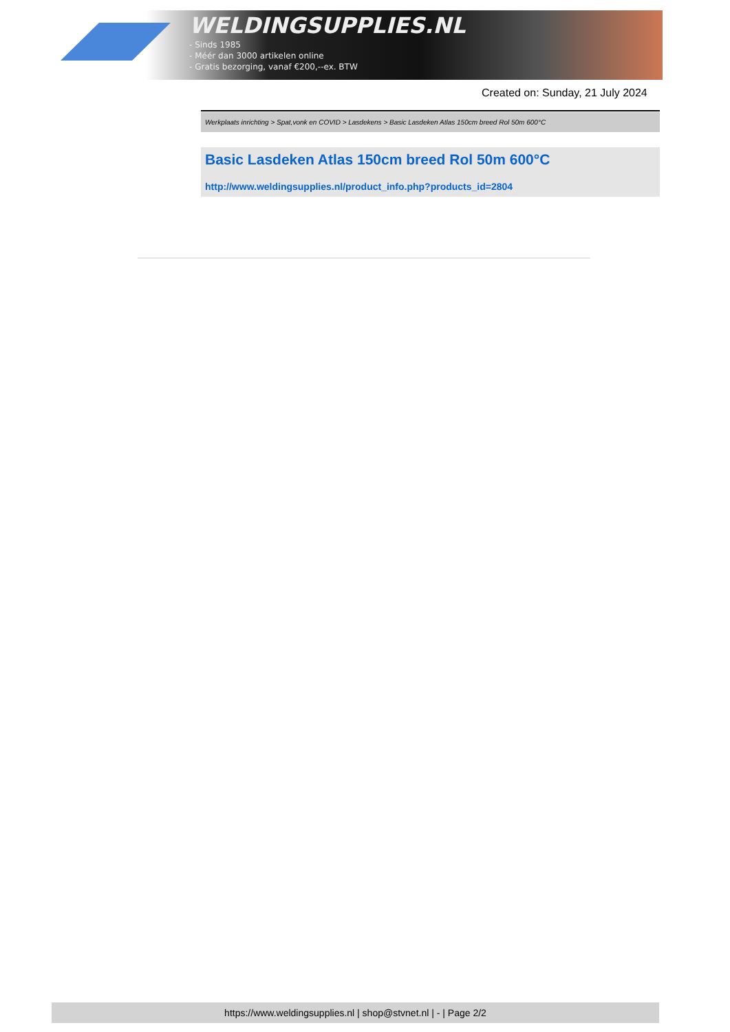WELDINGSUPPLIES.NL
- Sinds 1985
- Méér dan 3000 artikelen online
- Gratis bezorging, vanaf €200,--ex. BTW
Created on: Sunday, 21 July 2024
Werkplaats inrichting > Spat,vonk en COVID > Lasdekens > Basic Lasdeken Atlas 150cm breed Rol 50m 600°C
Basic Lasdeken Atlas 150cm breed Rol 50m 600°C
http://www.weldingsupplies.nl/product_info.php?products_id=2804
https://www.weldingsupplies.nl | shop@stvnet.nl | - | Page 2/2